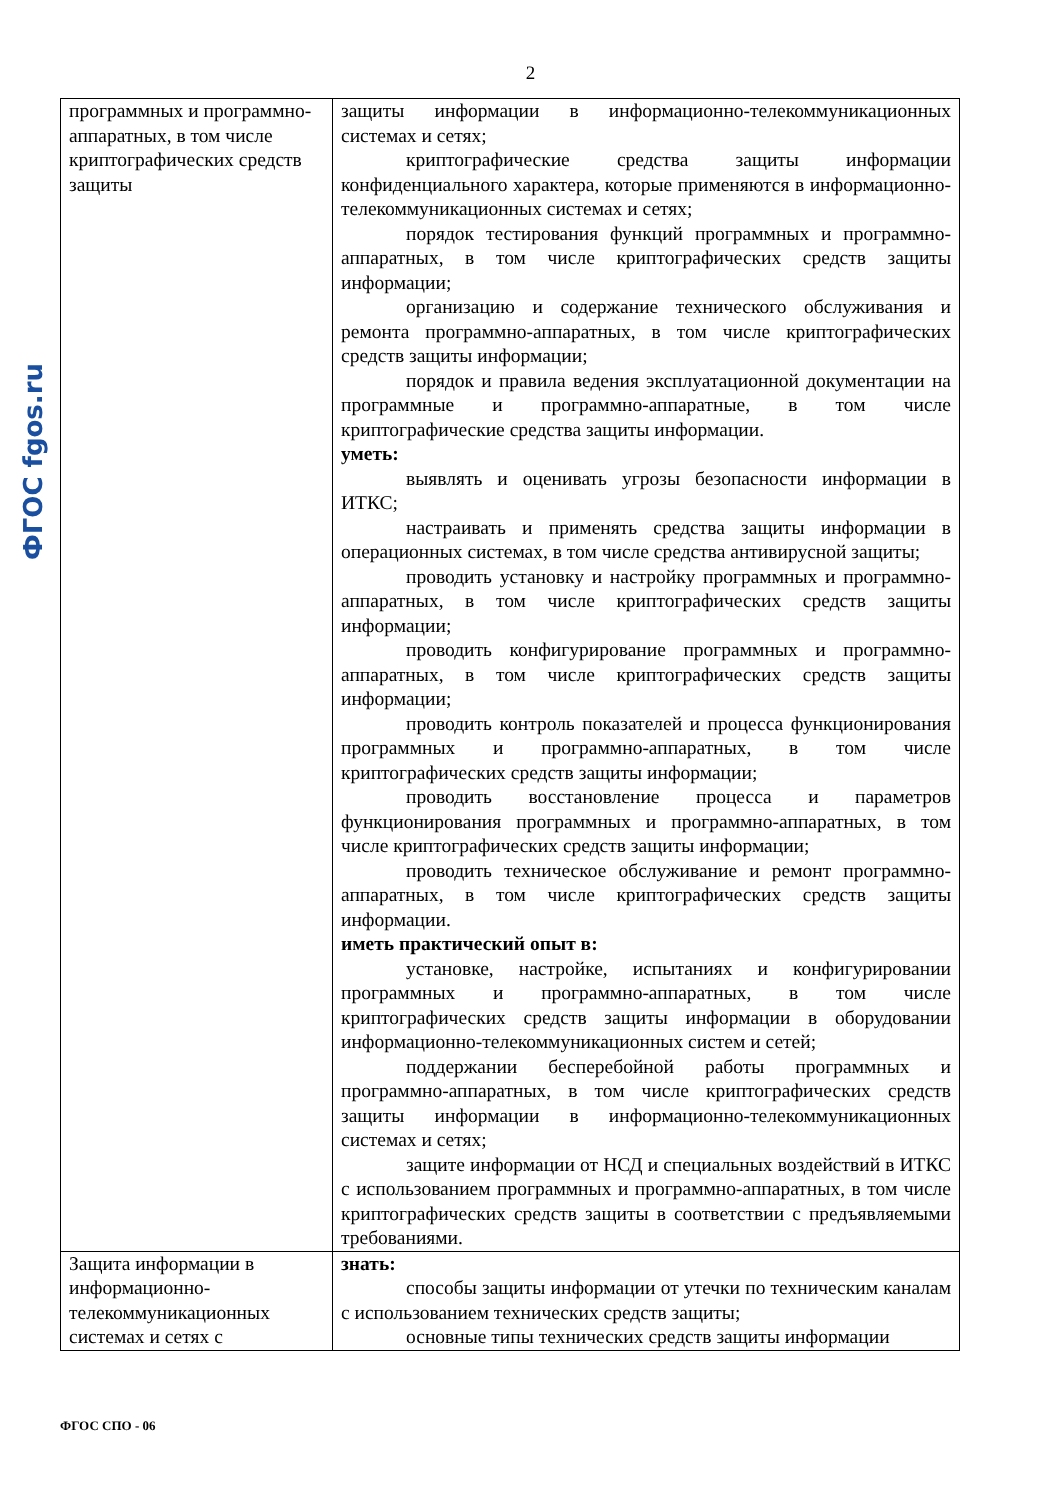2
ФГОС fgos.ru
| программных и программно-аппаратных, в том числе криптографических средств защиты | защиты информации в информационно-телекоммуникационных системах и сетях; криптографические средства защиты информации конфиденциального характера, которые применяются в информационно-телекоммуникационных системах и сетях; порядок тестирования функций программных и программно-аппаратных, в том числе криптографических средств защиты информации; организацию и содержание технического обслуживания и ремонта программно-аппаратных, в том числе криптографических средств защиты информации; порядок и правила ведения эксплуатационной документации на программные и программно-аппаратные, в том числе криптографические средства защиты информации. уметь: выявлять и оценивать угрозы безопасности информации в ИТКС; настраивать и применять средства защиты информации в операционных системах, в том числе средства антивирусной защиты; проводить установку и настройку программных и программно-аппаратных, в том числе криптографических средств защиты информации; проводить конфигурирование программных и программно-аппаратных, в том числе криптографических средств защиты информации; проводить контроль показателей и процесса функционирования программных и программно-аппаратных, в том числе криптографических средств защиты информации; проводить восстановление процесса и параметров функционирования программных и программно-аппаратных, в том числе криптографических средств защиты информации; проводить техническое обслуживание и ремонт программно-аппаратных, в том числе криптографических средств защиты информации. иметь практический опыт в: установке, настройке, испытаниях и конфигурировании программных и программно-аппаратных, в том числе криптографических средств защиты информации в оборудовании информационно-телекоммуникационных систем и сетей; поддержании бесперебойной работы программных и программно-аппаратных, в том числе криптографических средств защиты информации в информационно-телекоммуникационных системах и сетях; защите информации от НСД и специальных воздействий в ИТКС с использованием программных и программно-аппаратных, в том числе криптографических средств защиты в соответствии с предъявляемыми требованиями. |
| Защита информации в информационно-телекоммуникационных системах и сетях с | знать: способы защиты информации от утечки по техническим каналам с использованием технических средств защиты; основные типы технических средств защиты информации |
ФГОС СПО - 06